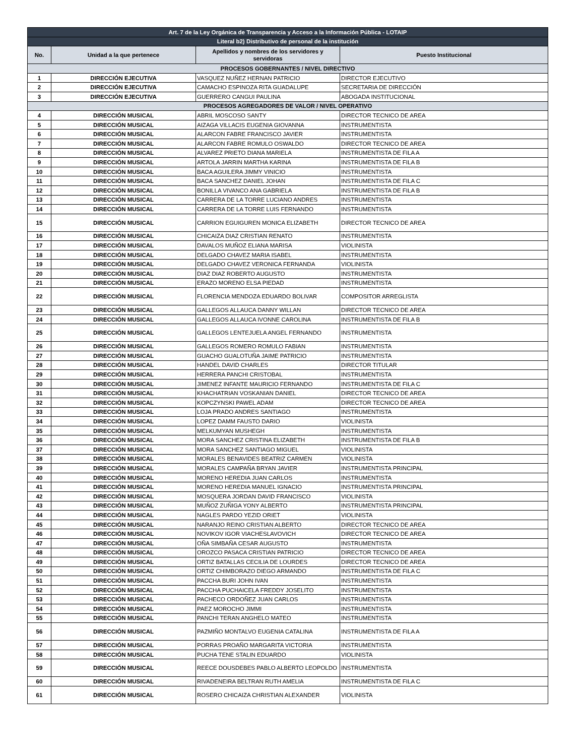| Art. 7 de la Ley Orgánica de Transparencia y Acceso a la Información Pública - LOTAIP | | | |
| Literal b2) Distributivo de personal de la institución | | | |
| No. | Unidad a la que pertenece | Apellidos y nombres de los servidores y servidoras | Puesto Institucional |
| PROCESOS GOBERNANTES / NIVEL DIRECTIVO | | | |
| 1 | DIRECCIÓN EJECUTIVA | VASQUEZ NUÑEZ HERNAN PATRICIO | DIRECTOR EJECUTIVO |
| 2 | DIRECCIÓN EJECUTIVA | CAMACHO ESPINOZA RITA GUADALUPE | SECRETARIA DE DIRECCIÓN |
| 3 | DIRECCIÓN EJECUTIVA | GUERRERO CANGUI PAULINA | ABOGADA INSTITUCIONAL |
| PROCESOS AGREGADORES DE VALOR / NIVEL OPERATIVO | | | |
| 4 | DIRECCIÓN MUSICAL | ABRIL MOSCOSO SANTY | DIRECTOR TECNICO DE AREA |
| 5 | DIRECCIÓN MUSICAL | AIZAGA VILLACIS EUGENIA GIOVANNA | INSTRUMENTISTA |
| 6 | DIRECCIÓN MUSICAL | ALARCON FABRE FRANCISCO JAVIER | INSTRUMENTISTA |
| 7 | DIRECCIÓN MUSICAL | ALARCON FABRE ROMULO OSWALDO | DIRECTOR TECNICO DE AREA |
| 8 | DIRECCIÓN MUSICAL | ALVAREZ PRIETO DIANA MARIELA | INSTRUMENTISTA DE FILA A |
| 9 | DIRECCIÓN MUSICAL | ARTOLA JARRIN MARTHA KARINA | INSTRUMENTISTA DE FILA B |
| 10 | DIRECCIÓN MUSICAL | BACA AGUILERA JIMMY VINICIO | INSTRUMENTISTA |
| 11 | DIRECCIÓN MUSICAL | BACA SANCHEZ DANIEL JOHAN | INSTRUMENTISTA DE FILA C |
| 12 | DIRECCIÓN MUSICAL | BONILLA VIVANCO ANA GABRIELA | INSTRUMENTISTA DE FILA B |
| 13 | DIRECCIÓN MUSICAL | CARRERA DE LA TORRE LUCIANO ANDRES | INSTRUMENTISTA |
| 14 | DIRECCIÓN MUSICAL | CARRERA DE LA TORRE LUIS FERNANDO | INSTRUMENTISTA |
| 15 | DIRECCIÓN MUSICAL | CARRION EGUIGUREN MONICA ELIZABETH | DIRECTOR TECNICO DE AREA |
| 16 | DIRECCIÓN MUSICAL | CHICAIZA DIAZ CRISTIAN RENATO | INSTRUMENTISTA |
| 17 | DIRECCIÓN MUSICAL | DAVALOS MUÑOZ ELIANA MARISA | VIOLINISTA |
| 18 | DIRECCIÓN MUSICAL | DELGADO CHAVEZ MARIA ISABEL | INSTRUMENTISTA |
| 19 | DIRECCIÓN MUSICAL | DELGADO CHAVEZ VERONICA FERNANDA | VIOLINISTA |
| 20 | DIRECCIÓN MUSICAL | DIAZ DIAZ ROBERTO AUGUSTO | INSTRUMENTISTA |
| 21 | DIRECCIÓN MUSICAL | ERAZO MORENO ELSA PIEDAD | INSTRUMENTISTA |
| 22 | DIRECCIÓN MUSICAL | FLORENCIA MENDOZA EDUARDO BOLIVAR | COMPOSITOR ARREGLISTA |
| 23 | DIRECCIÓN MUSICAL | GALLEGOS ALLAUCA DANNY WILLAN | DIRECTOR TECNICO DE AREA |
| 24 | DIRECCIÓN MUSICAL | GALLEGOS ALLAUCA IVONNE CAROLINA | INSTRUMENTISTA DE FILA B |
| 25 | DIRECCIÓN MUSICAL | GALLEGOS LENTEJUELA ANGEL FERNANDO | INSTRUMENTISTA |
| 26 | DIRECCIÓN MUSICAL | GALLEGOS ROMERO ROMULO FABIAN | INSTRUMENTISTA |
| 27 | DIRECCIÓN MUSICAL | GUACHO GUALOTUÑA JAIME PATRICIO | INSTRUMENTISTA |
| 28 | DIRECCIÓN MUSICAL | HANDEL DAVID CHARLES | DIRECTOR TITULAR |
| 29 | DIRECCIÓN MUSICAL | HERRERA PANCHI CRISTOBAL | INSTRUMENTISTA |
| 30 | DIRECCIÓN MUSICAL | JIMENEZ INFANTE MAURICIO FERNANDO | INSTRUMENTISTA DE FILA C |
| 31 | DIRECCIÓN MUSICAL | KHACHATRIAN VOSKANIAN DANIEL | DIRECTOR TECNICO DE AREA |
| 32 | DIRECCIÓN MUSICAL | KOPCZYNSKI PAWEL ADAM | DIRECTOR TECNICO DE AREA |
| 33 | DIRECCIÓN MUSICAL | LOJA PRADO ANDRES SANTIAGO | INSTRUMENTISTA |
| 34 | DIRECCIÓN MUSICAL | LOPEZ DAMM FAUSTO DARIO | VIOLINISTA |
| 35 | DIRECCIÓN MUSICAL | MELKUMYAN MUSHEGH | INSTRUMENTISTA |
| 36 | DIRECCIÓN MUSICAL | MORA SANCHEZ CRISTINA ELIZABETH | INSTRUMENTISTA DE FILA B |
| 37 | DIRECCIÓN MUSICAL | MORA SANCHEZ SANTIAGO MIGUEL | VIOLINISTA |
| 38 | DIRECCIÓN MUSICAL | MORALES BENAVIDES BEATRIZ CARMEN | VIOLINISTA |
| 39 | DIRECCIÓN MUSICAL | MORALES CAMPAÑA BRYAN JAVIER | INSTRUMENTISTA PRINCIPAL |
| 40 | DIRECCIÓN MUSICAL | MORENO HEREDIA JUAN CARLOS | INSTRUMENTISTA |
| 41 | DIRECCIÓN MUSICAL | MORENO HEREDIA MANUEL IGNACIO | INSTRUMENTISTA PRINCIPAL |
| 42 | DIRECCIÓN MUSICAL | MOSQUERA JORDAN DAVID FRANCISCO | VIOLINISTA |
| 43 | DIRECCIÓN MUSICAL | MUÑOZ ZUÑIGA YONY ALBERTO | INSTRUMENTISTA PRINCIPAL |
| 44 | DIRECCIÓN MUSICAL | NAGLES PARDO YEZID ORIET | VIOLINISTA |
| 45 | DIRECCIÓN MUSICAL | NARANJO REINO CRISTIAN ALBERTO | DIRECTOR TECNICO DE AREA |
| 46 | DIRECCIÓN MUSICAL | NOVIKOV IGOR VIACHESLAVOVICH | DIRECTOR TECNICO DE AREA |
| 47 | DIRECCIÓN MUSICAL | OÑA SIMBAÑA CESAR AUGUSTO | INSTRUMENTISTA |
| 48 | DIRECCIÓN MUSICAL | OROZCO PASACA CRISTIAN PATRICIO | DIRECTOR TECNICO DE AREA |
| 49 | DIRECCIÓN MUSICAL | ORTIZ BATALLAS CECILIA DE LOURDES | DIRECTOR TECNICO DE AREA |
| 50 | DIRECCIÓN MUSICAL | ORTIZ CHIMBORAZO DIEGO ARMANDO | INSTRUMENTISTA DE FILA C |
| 51 | DIRECCIÓN MUSICAL | PACCHA BURI JOHN IVAN | INSTRUMENTISTA |
| 52 | DIRECCIÓN MUSICAL | PACCHA PUCHAICELA FREDDY JOSELITO | INSTRUMENTISTA |
| 53 | DIRECCIÓN MUSICAL | PACHECO ORDOÑEZ JUAN CARLOS | INSTRUMENTISTA |
| 54 | DIRECCIÓN MUSICAL | PAEZ MOROCHO JIMMI | INSTRUMENTISTA |
| 55 | DIRECCIÓN MUSICAL | PANCHI TERAN ANGHELO MATEO | INSTRUMENTISTA |
| 56 | DIRECCIÓN MUSICAL | PAZMIÑO MONTALVO EUGENIA CATALINA | INSTRUMENTISTA DE FILA A |
| 57 | DIRECCIÓN MUSICAL | PORRAS PROAÑO MARGARITA VICTORIA | INSTRUMENTISTA |
| 58 | DIRECCIÓN MUSICAL | PUCHA TENE STALIN EDUARDO | VIOLINISTA |
| 59 | DIRECCIÓN MUSICAL | REECE DOUSDEBES PABLO ALBERTO LEOPOLDO | INSTRUMENTISTA |
| 60 | DIRECCIÓN MUSICAL | RIVADENEIRA BELTRAN RUTH AMELIA | INSTRUMENTISTA DE FILA C |
| 61 | DIRECCIÓN MUSICAL | ROSERO CHICAIZA CHRISTIAN ALEXANDER | VIOLINISTA |